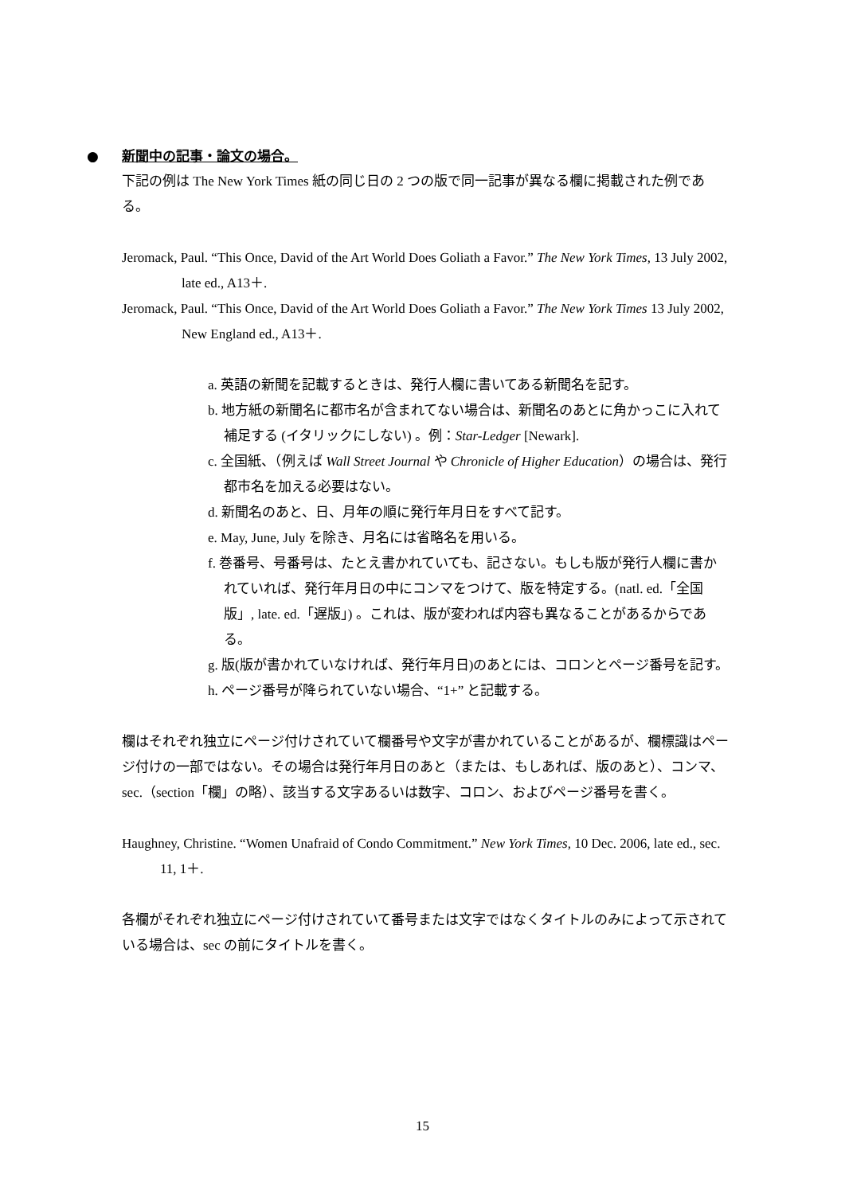● 新聞中の記事・論文の場合。
下記の例は The New York Times 紙の同じ日の 2 つの版で同一記事が異なる欄に掲載された例である。
Jeromack, Paul. “This Once, David of the Art World Does Goliath a Favor.” The New York Times, 13 July 2002, late ed., A13＋.
Jeromack, Paul. “This Once, David of the Art World Does Goliath a Favor.” The New York Times 13 July 2002, New England ed., A13＋.
a. 英語の新聞を記載するときは、発行人欄に書いてある新聞名を記す。
b. 地方紙の新聞名に都市名が含まれてない場合は、新聞名のあとに角かっこに入れて補足する (イタリックにしない) 。例：Star-Ledger [Newark].
c. 全国紙、（例えば Wall Street Journal や Chronicle of Higher Education）の場合は、発行都市名を加える必要はない。
d. 新聞名のあと、日、月年の順に発行年月日をすべて記す。
e. May, June, July を除き、月名には省略名を用いる。
f. 巻番号、号番号は、たとえ書かれていても、記さない。もしも版が発行人欄に書かれていれば、発行年月日の中にコンマをつけて、版を特定する。(natl. ed.「全国版」, late. ed.「遅版」) 。これは、版が変われば内容も異なることがあるからである。
g. 版(版が書かれていなければ、発行年月日)のあとには、コロンとページ番号を記す。
h. ページ番号が降られていない場合、“1+” と記載する。
欄はそれぞれ独立にページ付けされていて欄番号や文字が書かれていることがあるが、欄標識はページ付けの一部ではない。その場合は発行年月日のあと（または、もしあれば、版のあと）、コンマ、sec.（section「欄」の略）、該当する文字あるいは数字、コロン、およびページ番号を書く。
Haughney, Christine. “Women Unafraid of Condo Commitment.” New York Times, 10 Dec. 2006, late ed., sec. 11, 1＋.
各欄がそれぞれ独立にページ付けされていて番号または文字ではなくタイトルのみによって示されている場合は、sec の前にタイトルを書く。
15